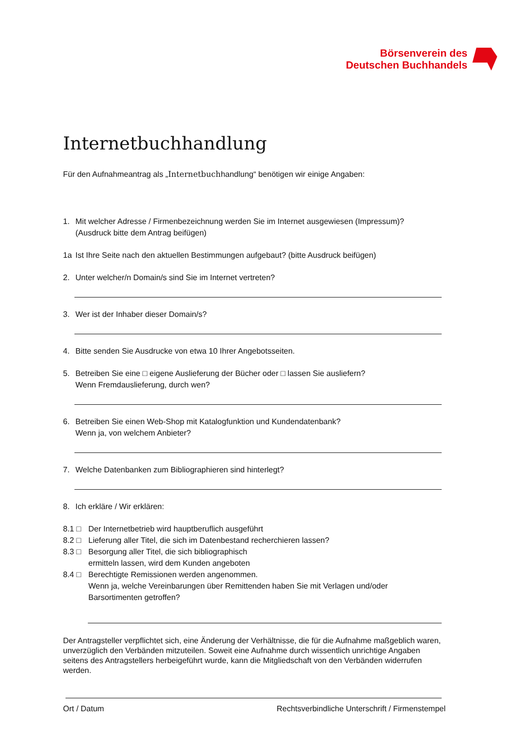Börsenverein des
Deutschen Buchhandels
Internetbuchhandlung
Für den Aufnahmeantrag als „Internetbuchhandlung“ benötigen wir einige Angaben:
1. Mit welcher Adresse / Firmenbezeichnung werden Sie im Internet ausgewiesen (Impressum)?
(Ausdruck bitte dem Antrag beifügen)
1a Ist Ihre Seite nach den aktuellen Bestimmungen aufgebaut? (bitte Ausdruck beifügen)
2. Unter welcher/n Domain/s sind Sie im Internet vertreten?
3. Wer ist der Inhaber dieser Domain/s?
4. Bitte senden Sie Ausdrucke von etwa 10 Ihrer Angebotsseiten.
5. Betreiben Sie eine □ eigene Auslieferung der Bücher oder □ lassen Sie ausliefern?
Wenn Fremdauslieferung, durch wen?
6. Betreiben Sie einen Web-Shop mit Katalogfunktion und Kundendatenbank?
Wenn ja, von welchem Anbieter?
7. Welche Datenbanken zum Bibliographieren sind hinterlegt?
8. Ich erkläre / Wir erklären:
8.1 □ Der Internetbetrieb wird hauptberuflich ausgeführt
8.2 □ Lieferung aller Titel, die sich im Datenbestand recherchieren lassen?
8.3 □ Besorgung aller Titel, die sich bibliographisch
ermitteln lassen, wird dem Kunden angeboten
8.4 □ Berechtigte Remissionen werden angenommen.
Wenn ja, welche Vereinbarungen über Remittenden haben Sie mit Verlagen und/oder
Barsortimenten getroffen?
Der Antragsteller verpflichtet sich, eine Änderung der Verhältnisse, die für die Aufnahme maßgeblich waren, unverzüglich den Verbänden mitzuteilen. Soweit eine Aufnahme durch wissentlich unrichtige Angaben seitens des Antragstellers herbeigeführt wurde, kann die Mitgliedschaft von den Verbänden widerrufen werden.
Ort / Datum Rechtsverbindliche Unterschrift / Firmenstempel